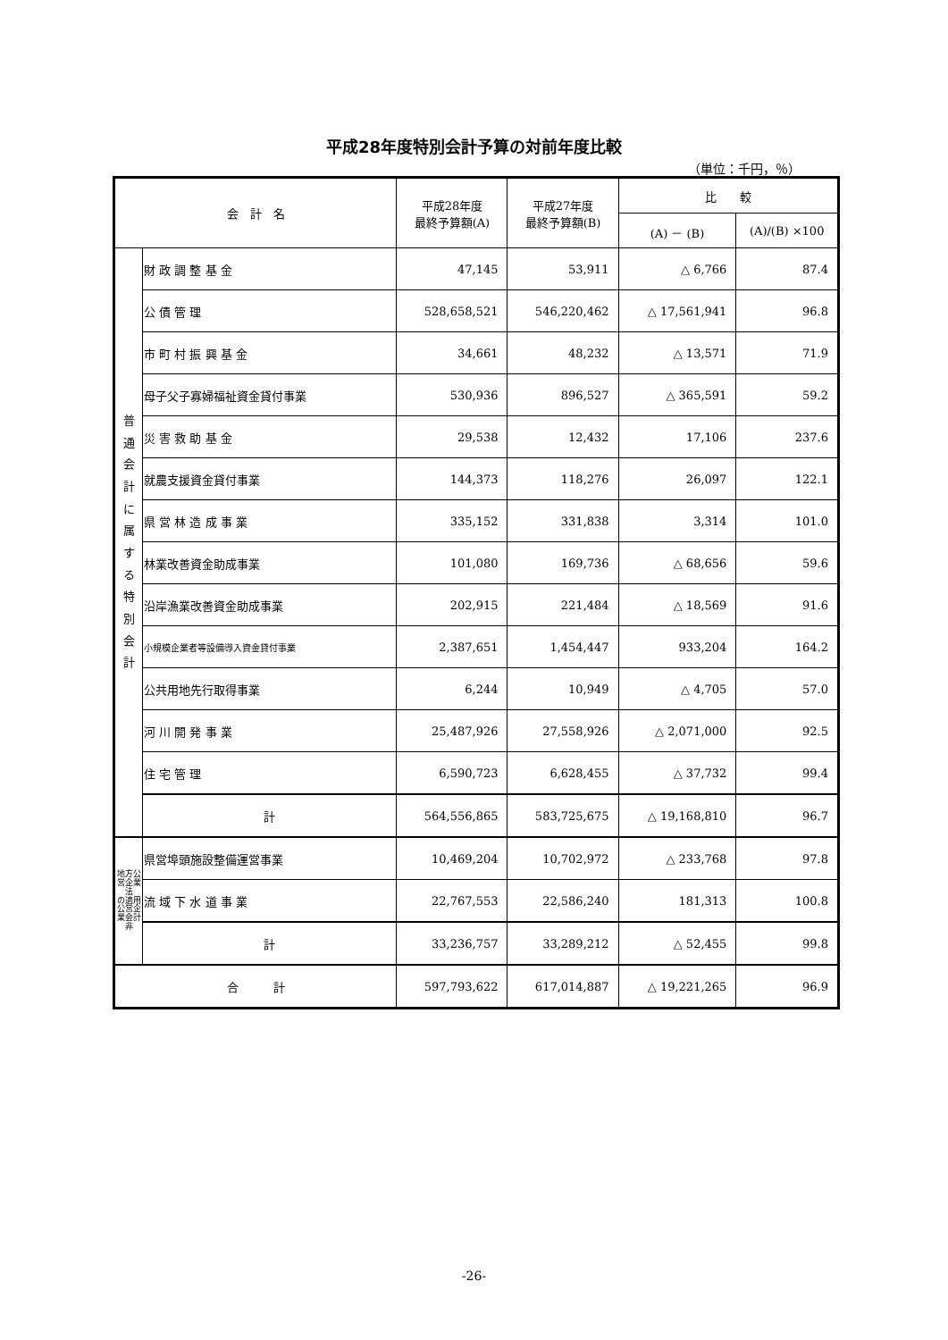平成28年度特別会計予算の対前年度比較
（単位：千円，％）
| 会 計 名 | | 平成28年度 最終予算額(A) | 平成27年度 最終予算額(B) | 比 較 | |
| --- | --- | --- | --- | --- | --- |
| | | | | (A) － (B) | (A)/(B) ×100 |
| 普 通 会 計 に 属 す る 特 別 会 計 | 財 政 調 整 基 金 | 47,145 | 53,911 | △ 6,766 | 87.4 |
| | 公 債 管 理 | 528,658,521 | 546,220,462 | △ 17,561,941 | 96.8 |
| | 市 町 村 振 興 基 金 | 34,661 | 48,232 | △ 13,571 | 71.9 |
| | 母子父子寡婦福祉資金貸付事業 | 530,936 | 896,527 | △ 365,591 | 59.2 |
| | 災 害 救 助 基 金 | 29,538 | 12,432 | 17,106 | 237.6 |
| | 就農支援資金貸付事業 | 144,373 | 118,276 | 26,097 | 122.1 |
| | 県 営 林 造 成 事 業 | 335,152 | 331,838 | 3,314 | 101.0 |
| | 林業改善資金助成事業 | 101,080 | 169,736 | △ 68,656 | 59.6 |
| | 沿岸漁業改善資金助成事業 | 202,915 | 221,484 | △ 18,569 | 91.6 |
| | 小規模企業者等設備導入資金貸付事業 | 2,387,651 | 1,454,447 | 933,204 | 164.2 |
| | 公共用地先行取得事業 | 6,244 | 10,949 | △ 4,705 | 57.0 |
| | 河 川 開 発 事 業 | 25,487,926 | 27,558,926 | △ 2,071,000 | 92.5 |
| | 住 宅 管 理 | 6,590,723 | 6,628,455 | △ 37,732 | 99.4 |
| | 計 | 564,556,865 | 583,725,675 | △ 19,168,810 | 96.7 |
| 地方公営企業法 の適用公営企業会計非 | 県営埠頭施設整備運営事業 | 10,469,204 | 10,702,972 | △ 233,768 | 97.8 |
| | 流 域 下 水 道 事 業 | 22,767,553 | 22,586,240 | 181,313 | 100.8 |
| | 計 | 33,236,757 | 33,289,212 | △ 52,455 | 99.8 |
| 合 計 | | 597,793,622 | 617,014,887 | △ 19,221,265 | 96.9 |
-26-